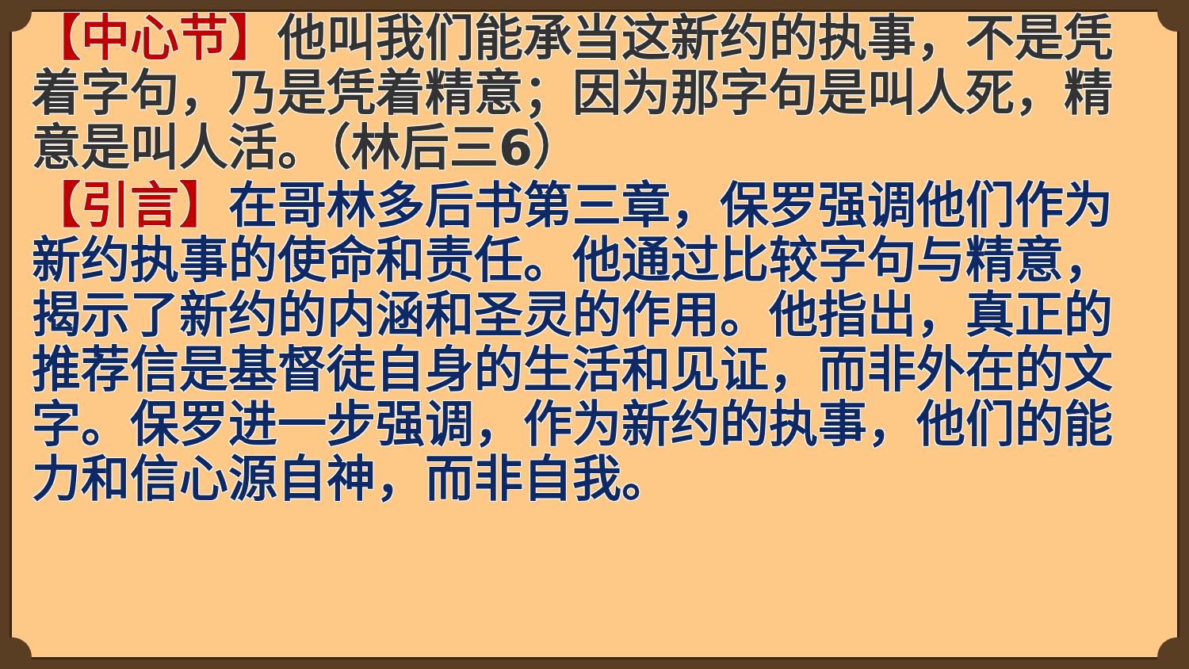【中心节】他叫我们能承当这新约的执事，不是凭着字句，乃是凭着精意；因为那字句是叫人死，精意是叫人活。（林后三6）
【引言】在哥林多后书第三章，保罗强调他们作为新约执事的使命和责任。他通过比较字句与精意，揭示了新约的内涵和圣灵的作用。他指出，真正的推荐信是基督徒自身的生活和见证，而非外在的文字。保罗进一步强调，作为新约的执事，他们的能力和信心源自神，而非自我。